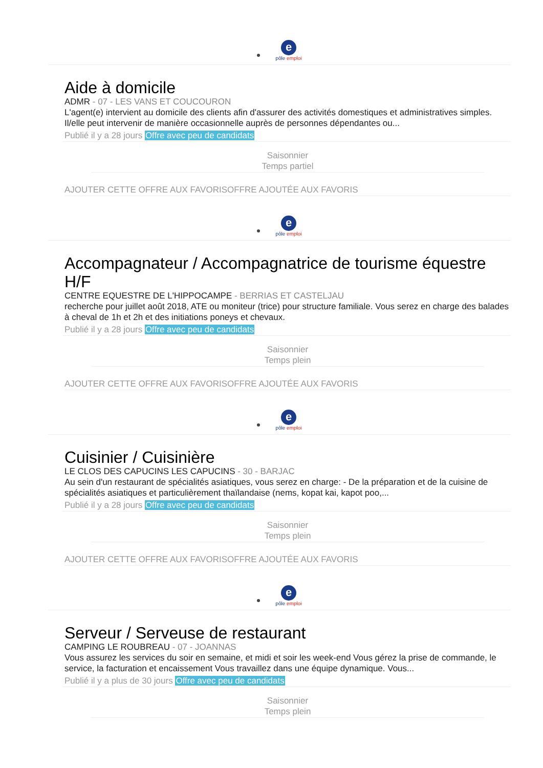e
pôle emploi
Aide à domicile
ADMR - 07 - LES VANS ET COUCOURON
L'agent(e) intervient au domicile des clients afin d'assurer des activités domestiques et administratives simples. Il/elle peut intervenir de manière occasionnelle auprès de personnes dépendantes ou...
Publié il y a 28 jours Offre avec peu de candidats
Saisonnier
Temps partiel
AJOUTER CETTE OFFRE AUX FAVORISOFFRE AJOUTÉE AUX FAVORIS
e
pôle emploi
Accompagnateur / Accompagnatrice de tourisme équestre H/F
CENTRE EQUESTRE DE L'HIPPOCAMPE - BERRIAS ET CASTELJAU
recherche pour juillet août 2018, ATE ou moniteur (trice) pour structure familiale. Vous serez en charge des balades à cheval de 1h et 2h et des initiations poneys et chevaux.
Publié il y a 28 jours Offre avec peu de candidats
Saisonnier
Temps plein
AJOUTER CETTE OFFRE AUX FAVORISOFFRE AJOUTÉE AUX FAVORIS
e
pôle emploi
Cuisinier / Cuisinière
LE CLOS DES CAPUCINS LES CAPUCINS - 30 - BARJAC
Au sein d'un restaurant de spécialités asiatiques, vous serez en charge: - De la préparation et de la cuisine de spécialités asiatiques et particulièrement thaïlandaise (nems, kopat kai, kapot poo,...
Publié il y a 28 jours Offre avec peu de candidats
Saisonnier
Temps plein
AJOUTER CETTE OFFRE AUX FAVORISOFFRE AJOUTÉE AUX FAVORIS
e
pôle emploi
Serveur / Serveuse de restaurant
CAMPING LE ROUBREAU - 07 - JOANNAS
Vous assurez les services du soir en semaine, et midi et soir les week-end Vous gérez la prise de commande, le service, la facturation et encaissement Vous travaillez dans une équipe dynamique. Vous...
Publié il y a plus de 30 jours Offre avec peu de candidats
Saisonnier
Temps plein